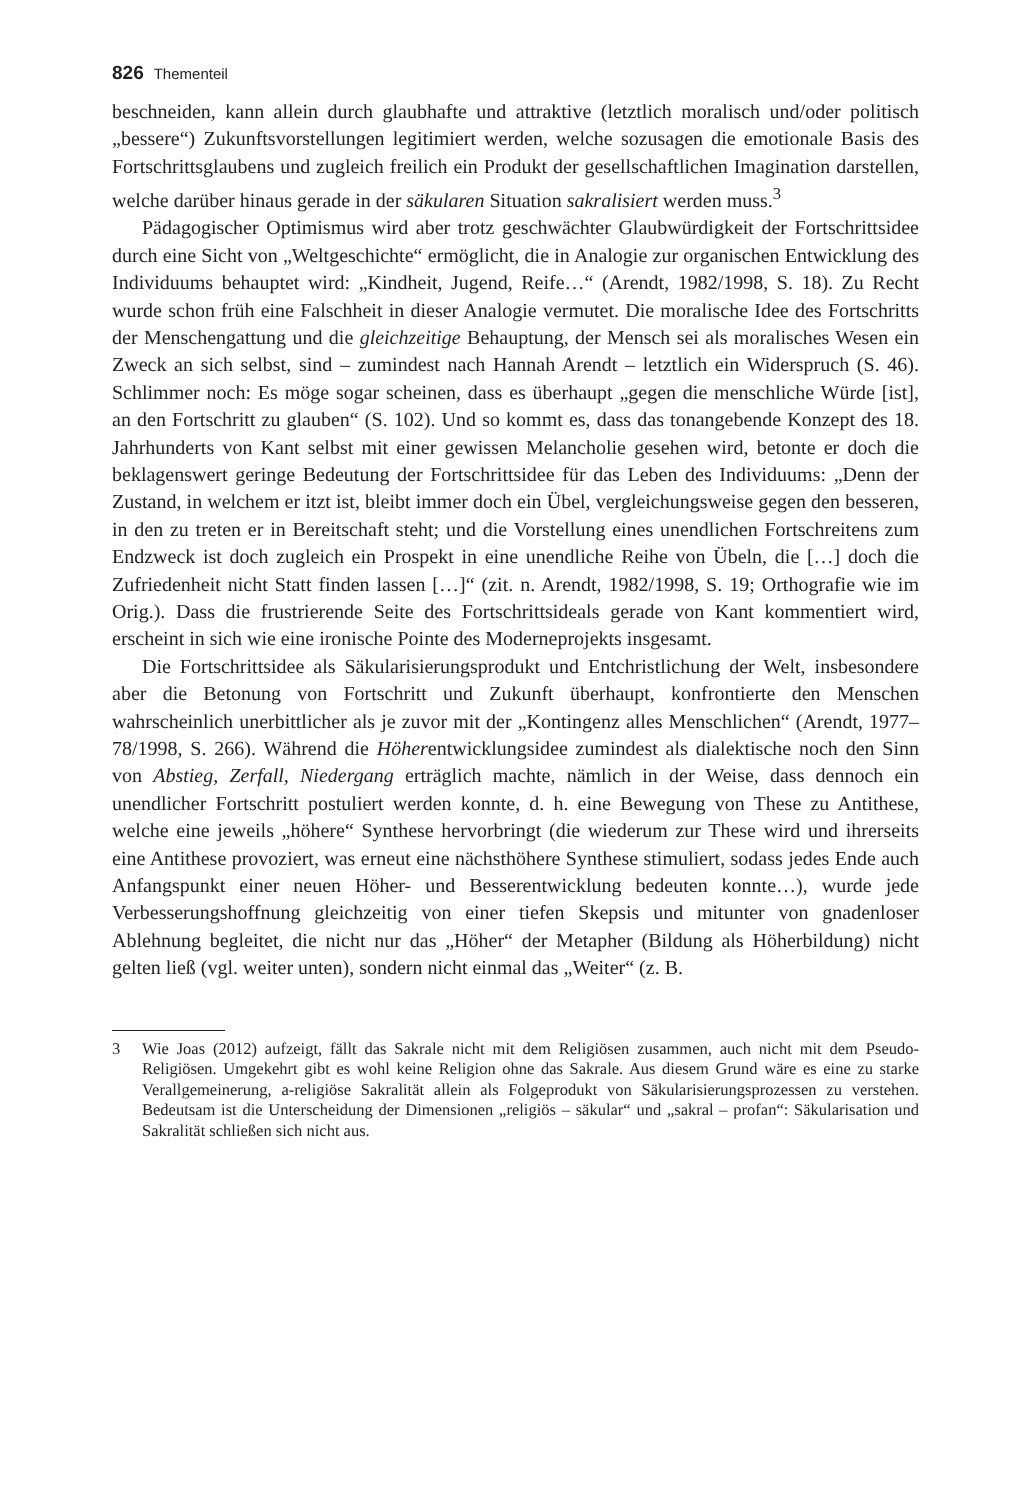826 Thementeil
beschneiden, kann allein durch glaubhafte und attraktive (letztlich moralisch und/oder politisch „bessere“) Zukunftsvorstellungen legitimiert werden, welche sozusagen die emotionale Basis des Fortschrittsglaubens und zugleich freilich ein Produkt der gesell­schaftlichen Imagination darstellen, welche darüber hinaus gerade in der säkularen Si­tuation sakralisiert werden muss.<sup>3</sup>
Pädagogischer Optimismus wird aber trotz geschwächter Glaubwürdigkeit der Fort­schrittsidee durch eine Sicht von „Weltgeschichte“ ermöglicht, die in Analogie zur or­ganischen Entwicklung des Individuums behauptet wird: „Kindheit, Jugend, Reife…“ (Arendt, 1982/1998, S. 18). Zu Recht wurde schon früh eine Falschheit in dieser Analo­gie vermutet. Die moralische Idee des Fortschritts der Menschengattung und die gleich­zeitige Behauptung, der Mensch sei als moralisches Wesen ein Zweck an sich selbst, sind – zumindest nach Hannah Arendt – letztlich ein Widerspruch (S. 46). Schlimmer noch: Es möge sogar scheinen, dass es überhaupt „gegen die menschliche Würde [ist], an den Fortschritt zu glauben“ (S. 102). Und so kommt es, dass das tonangebende Kon­zept des 18. Jahrhunderts von Kant selbst mit einer gewissen Melancholie gesehen wird, betonte er doch die beklagenswert geringe Bedeutung der Fortschrittsidee für das Leben des Individuums: „Denn der Zustand, in welchem er itzt ist, bleibt immer doch ein Übel, vergleichungsweise gegen den besseren, in den zu treten er in Bereitschaft steht; und die Vorstellung eines unendlichen Fortschreitens zum Endzweck ist doch zugleich ein Pro­spekt in eine unendliche Reihe von Übeln, die […] doch die Zufriedenheit nicht Statt finden lassen […]“ (zit. n. Arendt, 1982/1998, S. 19; Orthografie wie im Orig.). Dass die frustrierende Seite des Fortschrittsideals gerade von Kant kommentiert wird, erscheint in sich wie eine ironische Pointe des Moderneprojekts insgesamt.
Die Fortschrittsidee als Säkularisierungsprodukt und Entchristlichung der Welt, insbesondere aber die Betonung von Fortschritt und Zukunft überhaupt, konfrontierte den Menschen wahrscheinlich unerbittlicher als je zuvor mit der „Kontingenz alles Menschlichen“ (Arendt, 1977–78/1998, S. 266). Während die Höherentwicklungsidee zumindest als dialektische noch den Sinn von Abstieg, Zerfall, Niedergang erträglich machte, nämlich in der Weise, dass dennoch ein unendlicher Fortschritt postuliert wer­den konnte, d. h. eine Bewegung von These zu Antithese, welche eine jeweils „höhere“ Synthese hervorbringt (die wiederum zur These wird und ihrerseits eine Antithese pro­voziert, was erneut eine nächsthöhere Synthese stimuliert, sodass jedes Ende auch An­fangspunkt einer neuen Höher- und Besserentwicklung bedeuten konnte…), wurde jede Verbesserungshoffnung gleichzeitig von einer tiefen Skepsis und mitunter von gnaden­loser Ablehnung begleitet, die nicht nur das „Höher“ der Metapher (Bildung als Höher­bildung) nicht gelten ließ (vgl. weiter unten), sondern nicht einmal das „Weiter“ (z. B.
3 Wie Joas (2012) aufzeigt, fällt das Sakrale nicht mit dem Religiösen zusammen, auch nicht mit dem Pseudo-Religiösen. Umgekehrt gibt es wohl keine Religion ohne das Sakrale. Aus diesem Grund wäre es eine zu starke Verallgemeinerung, a-religiöse Sakralität allein als Fol­geprodukt von Säkularisierungsprozessen zu verstehen. Bedeutsam ist die Unterscheidung der Dimensionen „religiös – säkular“ und „sakral – profan“: Säkularisation und Sakralität schließen sich nicht aus.